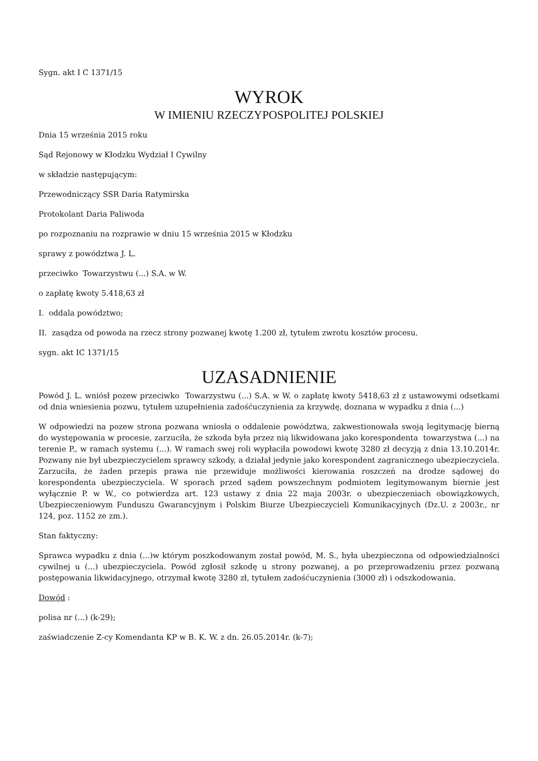Sygn. akt I C 1371/15
WYROK
W IMIENIU RZECZYPOSPOLITEJ POLSKIEJ
Dnia 15 września 2015 roku
Sąd Rejonowy w Kłodzku Wydział I Cywilny
w składzie następującym:
Przewodniczący SSR Daria Ratymirska
Protokolant Daria Paliwoda
po rozpoznaniu na rozprawie w dniu 15 września 2015 w Kłodzku
sprawy z powództwa J. L.
przeciwko Towarzystwu (...) S.A. w W.
o zapłatę kwoty 5.418,63 zł
I. oddala powództwo;
II. zasądza od powoda na rzecz strony pozwanej kwotę 1.200 zł, tytułem zwrotu kosztów procesu.
sygn. akt IC 1371/15
UZASADNIENIE
Powód J. L. wniósł pozew przeciwko Towarzystwu (...) S.A. w W. o zapłatę kwoty 5418,63 zł z ustawowymi odsetkami od dnia wniesienia pozwu, tytułem uzupełnienia zadośćuczynienia za krzywdę, doznana w wypadku z dnia (...)
W odpowiedzi na pozew strona pozwana wniosła o oddalenie powództwa, zakwestionowała swoją legitymację bierną do występowania w procesie, zarzuciła, że szkoda była przez nią likwidowana jako korespondenta towarzystwa (...) na terenie P., w ramach systemu (...). W ramach swej roli wypłaciła powodowi kwotę 3280 zł decyzją z dnia 13.10.2014r. Pozwany nie był ubezpieczycielem sprawcy szkody, a działał jedynie jako korespondent zagranicznego ubezpieczyciela. Zarzuciła, że żaden przepis prawa nie przewiduje możliwości kierowania roszczeń na drodze sądowej do korespondenta ubezpieczyciela. W sporach przed sądem powszechnym podmiotem legitymowanym biernie jest wyłącznie P. w W., co potwierdza art. 123 ustawy z dnia 22 maja 2003r. o ubezpieczeniach obowiązkowych, Ubezpieczeniowym Funduszu Gwarancyjnym i Polskim Biurze Ubezpieczycieli Komunikacyjnych (Dz.U. z 2003r., nr 124, poz. 1152 ze zm.).
Stan faktyczny:
Sprawca wypadku z dnia (...)w którym poszkodowanym został powód, M. S., była ubezpieczona od odpowiedzialności cywilnej u (...) ubezpieczyciela. Powód zgłosił szkodę u strony pozwanej, a po przeprowadzeniu przez pozwaną postępowania likwidacyjnego, otrzymał kwotę 3280 zł, tytułem zadośćuczynienia (3000 zł) i odszkodowania.
Dowód :
polisa nr (...) (k-29);
zaświadczenie Z-cy Komendanta KP w B. K. W. z dn. 26.05.2014r. (k-7);